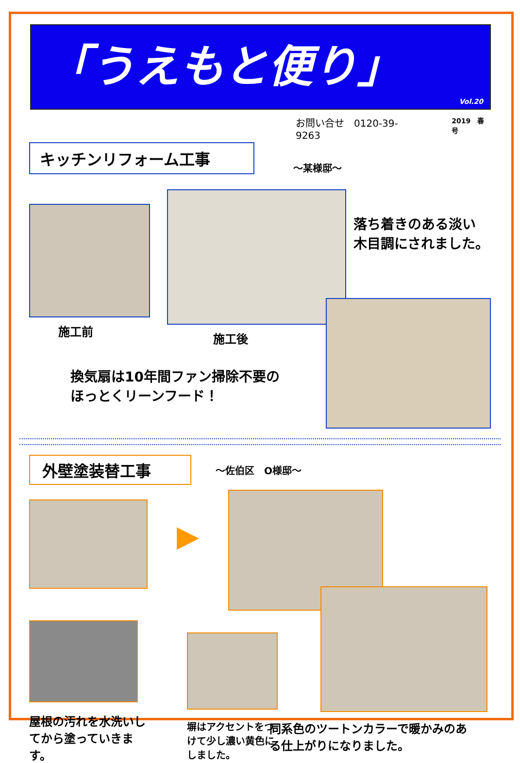「うえもと便り」
Vol.20
お問い合せ　0120-39-9263
2019　春号
キッチンリフォーム工事
～某様邸～
施工前 施工後
落ち着きのある淡い
木目調にされました。
換気扇は10年間ファン掃除不要の
ほっとくリーンフード！
外壁塗装替工事
～佐伯区　O様邸～
▶
屋根の汚れを水洗いしてから塗っていきます。
塀はアクセントをつけて少し濃い黄色にしました。
同系色のツートンカラーで暖かみのある仕上がりになりました。